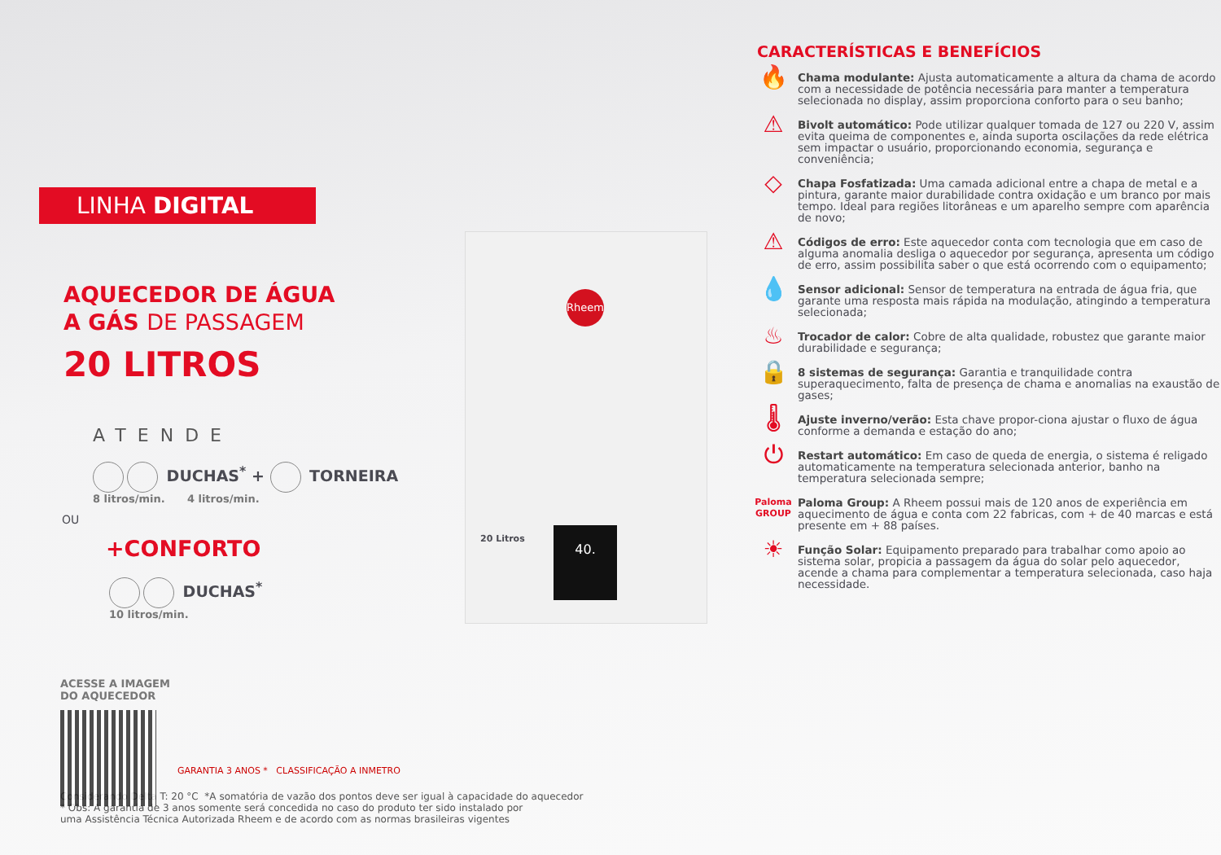LINHA DIGITAL
AQUECEDOR DE ÁGUA
A GÁS DE PASSAGEM
20 LITROS
ATENDE
DUCHAS<sup>*</sup> + TORNEIRA
8 litros/min. 4 litros/min.
OU
+CONFORTO
DUCHAS<sup>*</sup>
10 litros/min.
ACESSE A IMAGEM
DO AQUECEDOR
GARANTIA 3 ANOS * CLASSIFICAÇÃO A INMETRO
Considerando Delta T: 20 °C *A somatória de vazão dos pontos deve ser igual à capacidade do aquecedor
* Obs: A garantia de 3 anos somente será concedida no caso do produto ter sido instalado por
uma Assistência Técnica Autorizada Rheem e de acordo com as normas brasileiras vigentes
Rheem
20 Litros 40.
CARACTERÍSTICAS E BENEFÍCIOS
🔥
Chama modulante: Ajusta automaticamente a altura da chama de acordo com a necessidade de potência necessária para manter a temperatura selecionada no display, assim proporciona conforto para o seu banho;
⚠
Bivolt automático: Pode utilizar qualquer tomada de 127 ou 220 V, assim evita queima de componentes e, ainda suporta oscilações da rede elétrica sem impactar o usuário, proporcionando economia, segurança e conveniência;
◇
Chapa Fosfatizada: Uma camada adicional entre a chapa de metal e a pintura, garante maior durabilidade contra oxidação e um branco por mais tempo. Ideal para regiões litorâneas e um aparelho sempre com aparência de novo;
⚠
Códigos de erro: Este aquecedor conta com tecnologia que em caso de alguma anomalia desliga o aquecedor por segurança, apresenta um código de erro, assim possibilita saber o que está ocorrendo com o equipamento;
💧
Sensor adicional: Sensor de temperatura na entrada de água fria, que garante uma resposta mais rápida na modulação, atingindo a temperatura selecionada;
♨
Trocador de calor: Cobre de alta qualidade, robustez que garante maior durabilidade e segurança;
🔒
8 sistemas de segurança: Garantia e tranquilidade contra superaquecimento, falta de presença de chama e anomalias na exaustão de gases;
🌡
Ajuste inverno/verão: Esta chave propor-ciona ajustar o fluxo de água conforme a demanda e estação do ano;
⏻
Restart automático: Em caso de queda de energia, o sistema é religado automaticamente na temperatura selecionada anterior, banho na temperatura selecionada sempre;
Paloma GROUP
Paloma Group: A Rheem possui mais de 120 anos de experiência em aquecimento de água e conta com 22 fabricas, com + de 40 marcas e está presente em + 88 países.
☀
Função Solar: Equipamento preparado para trabalhar como apoio ao sistema solar, propicia a passagem da água do solar pelo aquecedor, acende a chama para complementar a temperatura selecionada, caso haja necessidade.